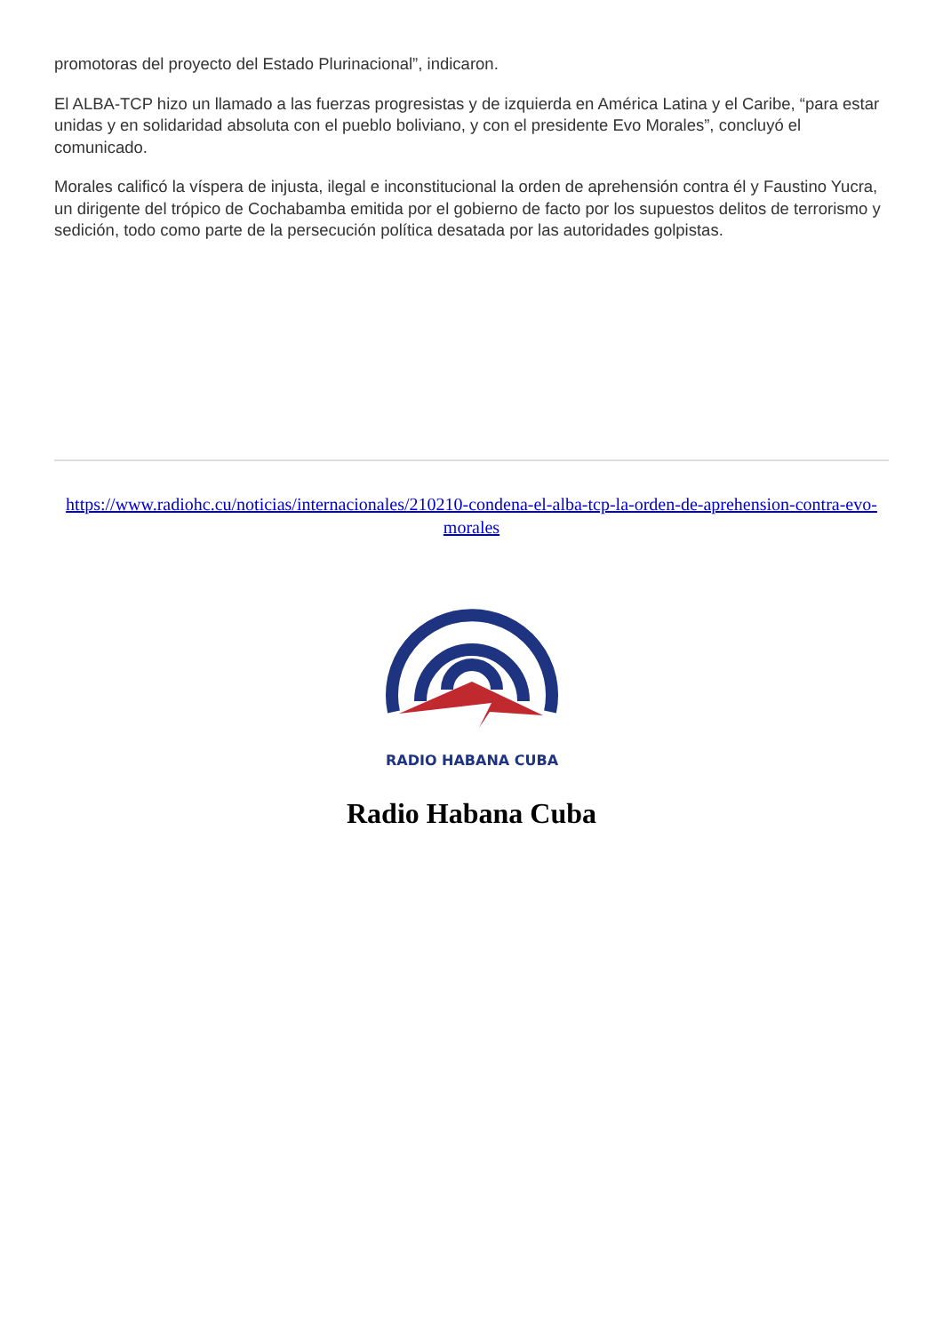promotoras del proyecto del Estado Plurinacional”, indicaron.
El ALBA-TCP hizo un llamado a las fuerzas progresistas y de izquierda en América Latina y el Caribe, “para estar unidas y en solidaridad absoluta con el pueblo boliviano, y con el presidente Evo Morales”, concluyó el comunicado.
Morales calificó la víspera de injusta, ilegal e inconstitucional la orden de aprehensión contra él y Faustino Yucra, un dirigente del trópico de Cochabamba emitida por el gobierno de facto por los supuestos delitos de terrorismo y sedición, todo como parte de la persecución política desatada por las autoridades golpistas.
https://www.radiohc.cu/noticias/internacionales/210210-condena-el-alba-tcp-la-orden-de-aprehension-contra-evo-morales
RADIO HABANA CUBA
Radio Habana Cuba